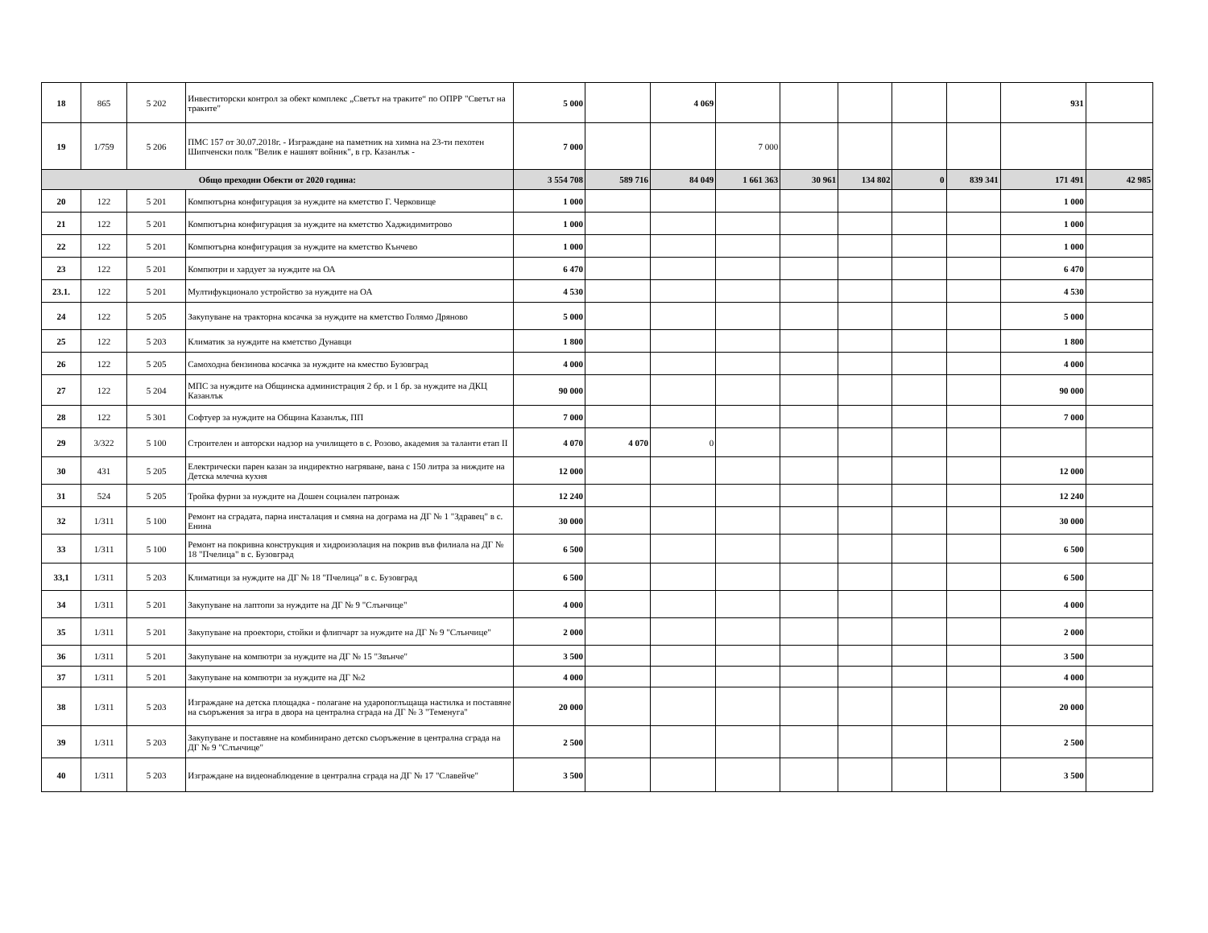| 18 | 865 | 5 202 | Инвеститорски контрол за обект комплекс „Светът на траките“ по ОПРР "Светът на траките" | 5 000 | | 4 069 | | | | | | 931 | |
| 19 | 1/759 | 5 206 | ПМС 157 от 30.07.2018г. - Изграждане на паметник на химна на 23-ти пехотен Шипченски полк "Велик е нашият войник", в гр. Казанлък - | 7 000 | | | 7 000 | | | | | | |
| Общо преходни Обекти от 2020 година: | | | | 3 554 708 | 589 716 | 84 049 | 1 661 363 | 30 961 | 134 802 | 0 | 839 341 | 171 491 | 42 985 |
| 20 | 122 | 5 201 | Компютърна конфигурация за нуждите на кметство Г. Черковище | 1 000 | | | | | | | | 1 000 | |
| 21 | 122 | 5 201 | Компютърна конфигурация за нуждите на кметство Хаджидимитрово | 1 000 | | | | | | | | 1 000 | |
| 22 | 122 | 5 201 | Компютърна конфигурация за нуждите на кметство Кънчево | 1 000 | | | | | | | | 1 000 | |
| 23 | 122 | 5 201 | Компютри и хардует за нуждите на ОА | 6 470 | | | | | | | | 6 470 | |
| 23.1. | 122 | 5 201 | Мултифукционало устройство за нуждите на ОА | 4 530 | | | | | | | | 4 530 | |
| 24 | 122 | 5 205 | Закупуване на тракторна косачка за нуждите на кметство Голямо Дряново | 5 000 | | | | | | | | 5 000 | |
| 25 | 122 | 5 203 | Климатик за нуждите на кметство Дунавци | 1 800 | | | | | | | | 1 800 | |
| 26 | 122 | 5 205 | Самоходна бензинова косачка за нуждите на кмество Бузовград | 4 000 | | | | | | | | 4 000 | |
| 27 | 122 | 5 204 | МПС за нуждите на Общинска администрация 2 бр. и 1 бр. за нуждите на ДКЦ Казанлък | 90 000 | | | | | | | | 90 000 | |
| 28 | 122 | 5 301 | Софтуер за нуждите на Община Казанлък, ПП | 7 000 | | | | | | | | 7 000 | |
| 29 | 3/322 | 5 100 | Строителен и авторски надзор на училището в с. Розово, академия за таланти етап II | 4 070 | 4 070 | 0 | | | | | | | |
| 30 | 431 | 5 205 | Електрически парен казан за индиректно нагряване, вана с 150 литра за ниждите на Детска млечна кухня | 12 000 | | | | | | | | 12 000 | |
| 31 | 524 | 5 205 | Тройка фурни за нуждите на Дошен социален патронаж | 12 240 | | | | | | | | 12 240 | |
| 32 | 1/311 | 5 100 | Ремонт на сградата, парна инсталация и смяна на дограма на ДГ № 1 "Здравец" в с. Енина | 30 000 | | | | | | | | 30 000 | |
| 33 | 1/311 | 5 100 | Ремонт на покривна конструкция и хидроизолация на покрив във филиала на ДГ № 18 "Пчелица" в с. Бузовград | 6 500 | | | | | | | | 6 500 | |
| 33,1 | 1/311 | 5 203 | Климатици за нуждите на ДГ № 18 "Пчелица" в с. Бузовград | 6 500 | | | | | | | | 6 500 | |
| 34 | 1/311 | 5 201 | Закупуване на лаптопи за нуждите на ДГ № 9 "Слънчице" | 4 000 | | | | | | | | 4 000 | |
| 35 | 1/311 | 5 201 | Закупуване на проектори, стойки и флипчарт за нуждите на ДГ № 9 "Слънчице" | 2 000 | | | | | | | | 2 000 | |
| 36 | 1/311 | 5 201 | Закупуване на компютри за нуждите на ДГ № 15 "Звънче" | 3 500 | | | | | | | | 3 500 | |
| 37 | 1/311 | 5 201 | Закупуване на компютри за нуждите на ДГ №2 | 4 000 | | | | | | | | 4 000 | |
| 38 | 1/311 | 5 203 | Изграждане на детска площадка - полагане на ударопоглъщаща настилка и поставяне на съоръжения за игра в двора на централна сграда на ДГ № 3 "Теменуга" | 20 000 | | | | | | | | 20 000 | |
| 39 | 1/311 | 5 203 | Закупуване и поставяне на комбинирано детско съоръжение в централна сграда на ДГ № 9 "Слънчице" | 2 500 | | | | | | | | 2 500 | |
| 40 | 1/311 | 5 203 | Изграждане на видеонаблюдение в централна сграда на ДГ № 17 "Славейче" | 3 500 | | | | | | | | 3 500 | |